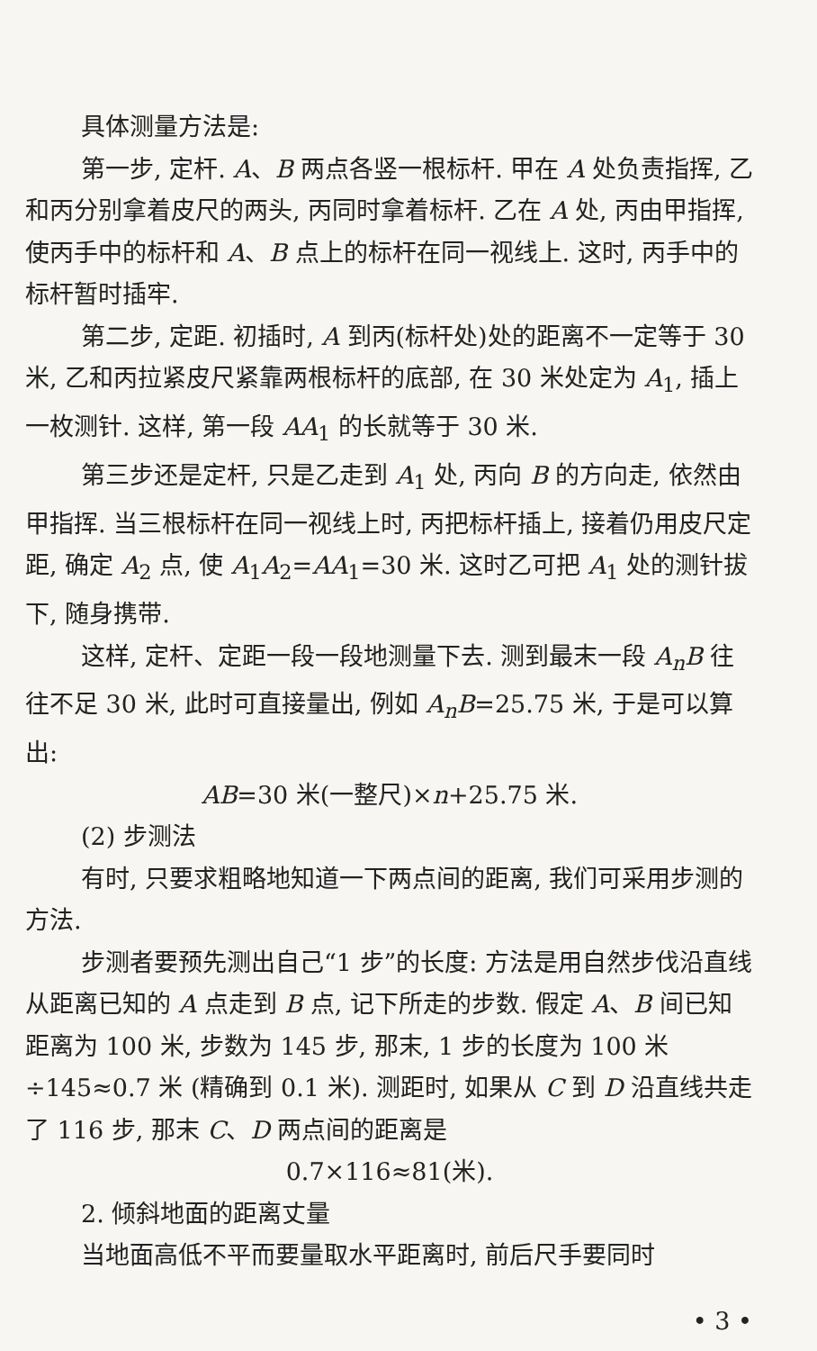具体测量方法是:
第一步, 定杆. A、B 两点各竖一根标杆. 甲在 A 处负责指挥, 乙和丙分别拿着皮尺的两头, 丙同时拿着标杆. 乙在 A 处, 丙由甲指挥, 使丙手中的标杆和 A、B 点上的标杆在同一视线上. 这时, 丙手中的标杆暂时插牢.
第二步, 定距. 初插时, A 到丙(标杆处)处的距离不一定等于 30 米, 乙和丙拉紧皮尺紧靠两根标杆的底部, 在 30 米处定为 A<sub>1</sub>, 插上一枚测针. 这样, 第一段 AA<sub>1</sub> 的长就等于 30 米.
第三步还是定杆, 只是乙走到 A<sub>1</sub> 处, 丙向 B 的方向走, 依然由甲指挥. 当三根标杆在同一视线上时, 丙把标杆插上, 接着仍用皮尺定距, 确定 A<sub>2</sub> 点, 使 A<sub>1</sub>A<sub>2</sub>=AA<sub>1</sub>=30 米. 这时乙可把 A<sub>1</sub> 处的测针拔下, 随身携带.
这样, 定杆、定距一段一段地测量下去. 测到最末一段 A<sub>n</sub>B 往往不足 30 米, 此时可直接量出, 例如 A<sub>n</sub>B=25.75 米, 于是可以算出:
AB=30 米(一整尺)×n+25.75 米.
(2) 步测法
有时, 只要求粗略地知道一下两点间的距离, 我们可采用步测的方法.
步测者要预先测出自己“1 步”的长度: 方法是用自然步伐沿直线从距离已知的 A 点走到 B 点, 记下所走的步数. 假定 A、B 间已知距离为 100 米, 步数为 145 步, 那末, 1 步的长度为 100 米÷145≈0.7 米 (精确到 0.1 米). 测距时, 如果从 C 到 D 沿直线共走了 116 步, 那末 C、D 两点间的距离是
0.7×116≈81(米).
2. 倾斜地面的距离丈量
当地面高低不平而要量取水平距离时, 前后尺手要同时
• 3 •